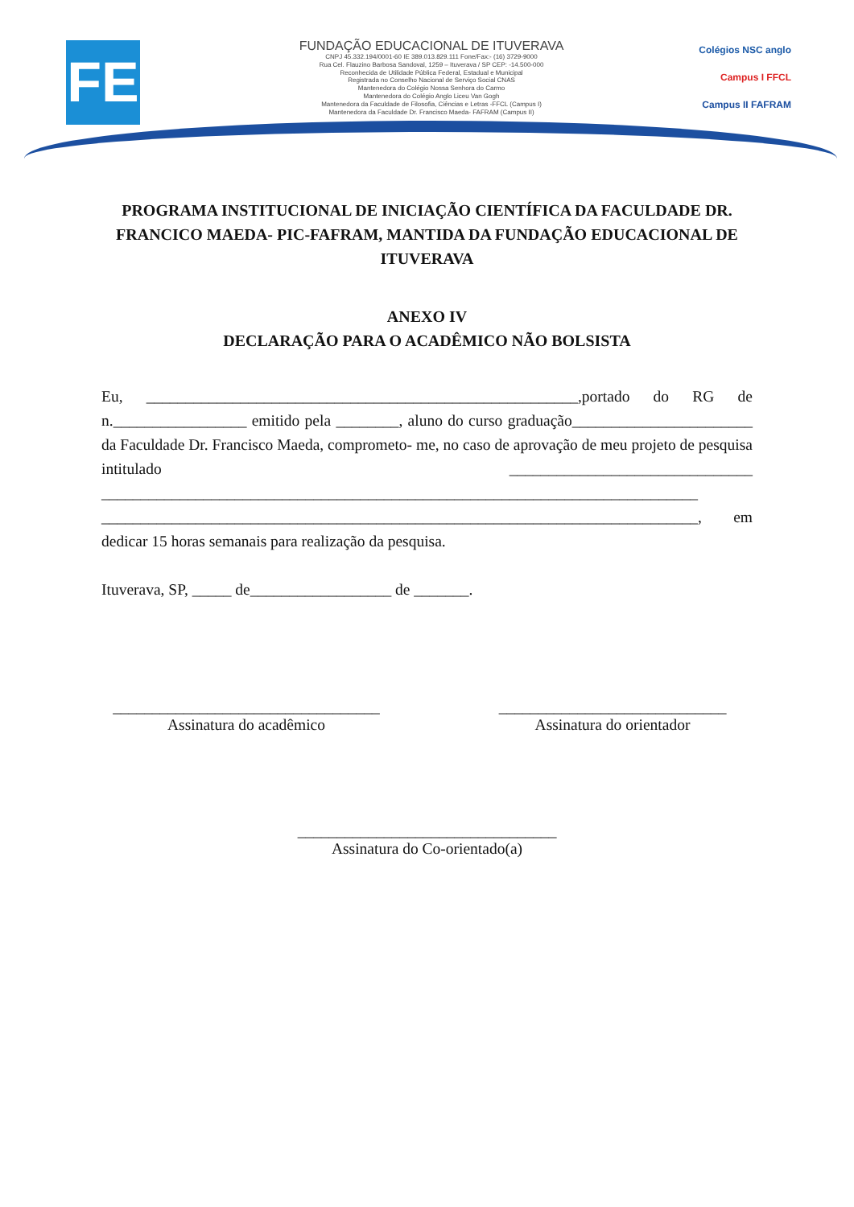FE
FUNDAÇÃO EDUCACIONAL DE ITUVERAVA
CNPJ 45.332.194/0001-60 IE 389.013.829.111 Fone/Fax:- (16) 3729-9000
Rua Cel. Flauzino Barbosa Sandoval, 1259 – Ituverava / SP CEP: -14.500-000
Reconhecida de Utilidade Pública Federal, Estadual e Municipal
Registrada no Conselho Nacional de Serviço Social CNAS
Mantenedora do Colégio Nossa Senhora do Carmo
Mantenedora do Colégio Anglo Liceu Van Gogh
Mantenedora da Faculdade de Filosofia, Ciências e Letras -FFCL (Campus I)
Mantenedora da Faculdade Dr. Francisco Maeda- FAFRAM (Campus II)
Colégios NSC anglo
Campus I FFCL
Campus II FAFRAM
PROGRAMA INSTITUCIONAL DE INICIAÇÃO CIENTÍFICA DA FACULDADE DR. FRANCICO MAEDA- PIC-FAFRAM, MANTIDA DA FUNDAÇÃO EDUCACIONAL DE ITUVERAVA
ANEXO IV
DECLARAÇÃO PARA O ACADÊMICO NÃO BOLSISTA
Eu, _______________________________________________________,portado do RG de n._________________ emitido pela ________, aluno do curso graduação_______________________ da Faculdade Dr. Francisco Maeda, comprometo- me, no caso de aprovação de meu projeto de pesquisa intitulado _______________________________ ____________________________________________________________________________ ____________________________________________________________________________, em dedicar 15 horas semanais para realização da pesquisa.
Ituverava, SP, _____ de__________________ de _______.
__________________________________
Assinatura do acadêmico
_____________________________
Assinatura do orientador
_________________________________
Assinatura do Co-orientado(a)